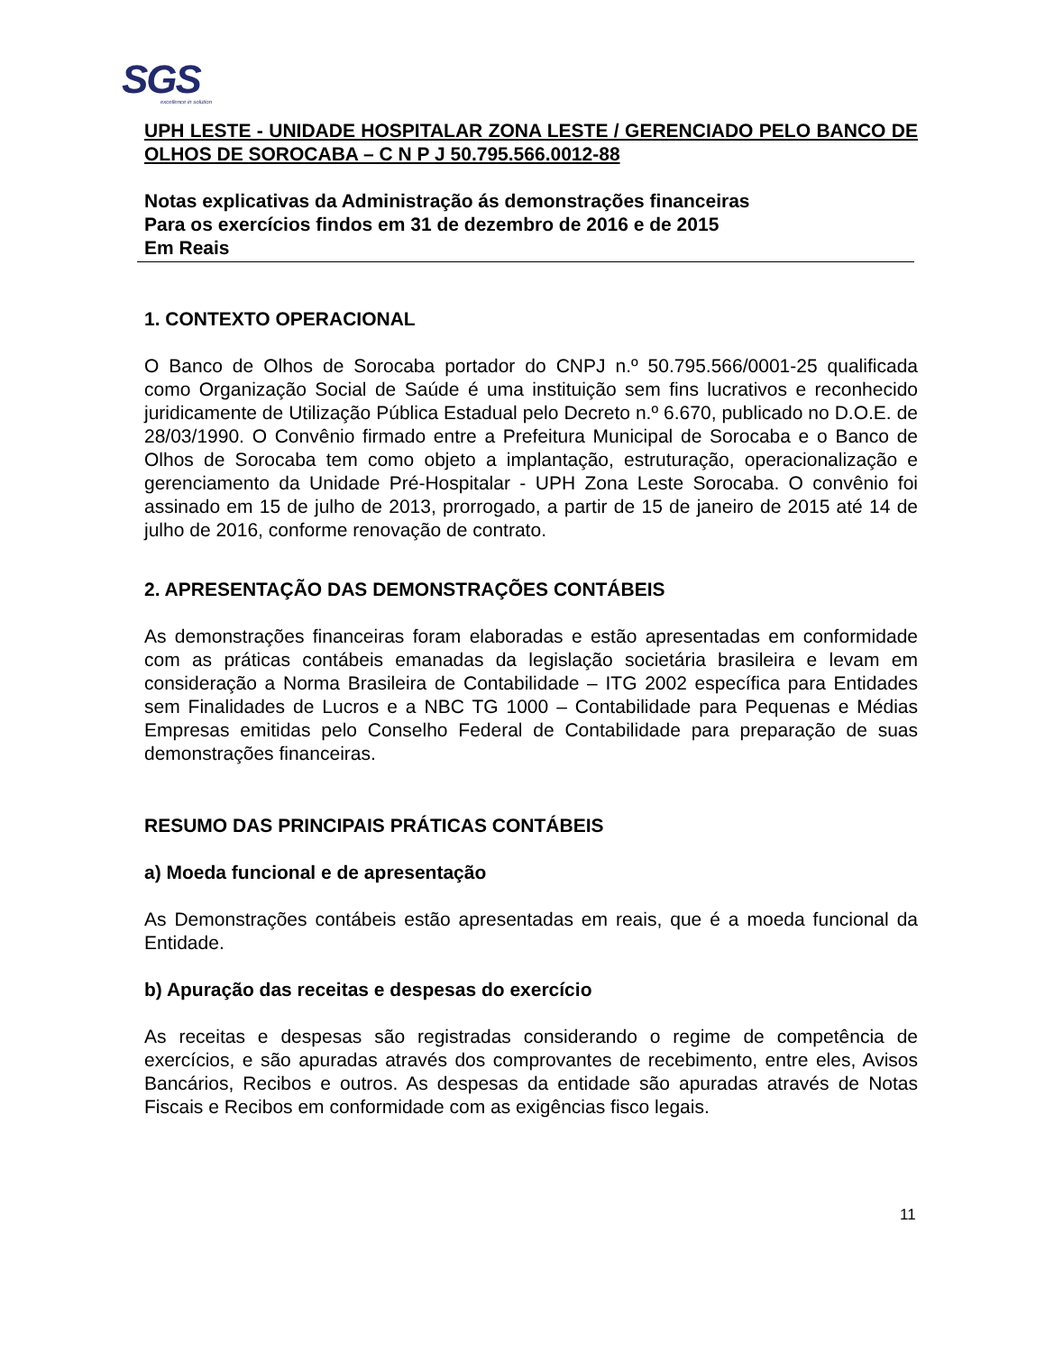SGS
excellence in solution
UPH LESTE - UNIDADE HOSPITALAR ZONA LESTE / GERENCIADO PELO BANCO DE OLHOS DE SOROCABA – C N P J 50.795.566.0012-88
Notas explicativas da Administração ás demonstrações financeiras
Para os exercícios findos em 31 de dezembro de 2016 e de 2015
Em Reais
1. CONTEXTO OPERACIONAL
O Banco de Olhos de Sorocaba portador do CNPJ n.º 50.795.566/0001-25 qualificada como Organização Social de Saúde é uma instituição sem fins lucrativos e reconhecido juridicamente de Utilização Pública Estadual pelo Decreto n.º 6.670, publicado no D.O.E. de 28/03/1990. O Convênio firmado entre a Prefeitura Municipal de Sorocaba e o Banco de Olhos de Sorocaba tem como objeto a implantação, estruturação, operacionalização e gerenciamento da Unidade Pré-Hospitalar - UPH Zona Leste Sorocaba. O convênio foi assinado em 15 de julho de 2013, prorrogado, a partir de 15 de janeiro de 2015 até 14 de julho de 2016, conforme renovação de contrato.
2. APRESENTAÇÃO DAS DEMONSTRAÇÕES CONTÁBEIS
As demonstrações financeiras foram elaboradas e estão apresentadas em conformidade com as práticas contábeis emanadas da legislação societária brasileira e levam em consideração a Norma Brasileira de Contabilidade – ITG 2002 específica para Entidades sem Finalidades de Lucros e a NBC TG 1000 – Contabilidade para Pequenas e Médias Empresas emitidas pelo Conselho Federal de Contabilidade para preparação de suas demonstrações financeiras.
RESUMO DAS PRINCIPAIS PRÁTICAS CONTÁBEIS
a) Moeda funcional e de apresentação
As Demonstrações contábeis estão apresentadas em reais, que é a moeda funcional da Entidade.
b) Apuração das receitas e despesas do exercício
As receitas e despesas são registradas considerando o regime de competência de exercícios, e são apuradas através dos comprovantes de recebimento, entre eles, Avisos Bancários, Recibos e outros. As despesas da entidade são apuradas através de Notas Fiscais e Recibos em conformidade com as exigências fisco legais.
11